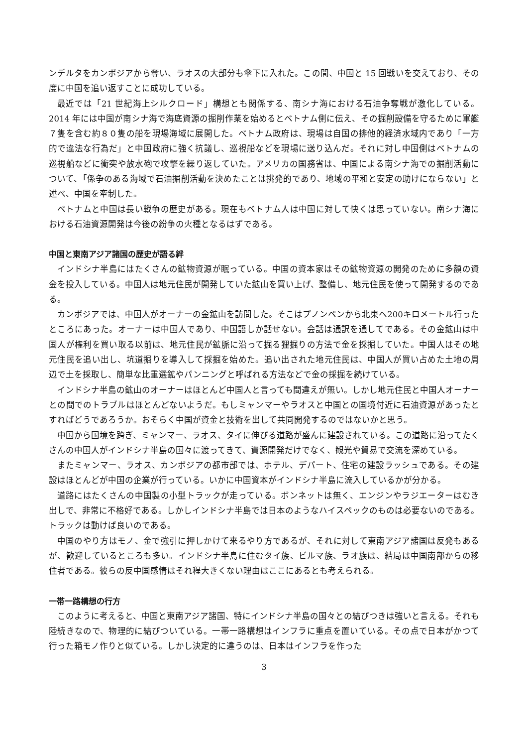ンデルタをカンボジアから奪い、ラオスの大部分も傘下に入れた。この間、中国と 15 回戦いを交えており、その度に中国を追い返すことに成功している。
最近では「21 世紀海上シルクロード」構想とも関係する、南シナ海における石油争奪戦が激化している。2014 年には中国が南シナ海で海底資源の掘削作業を始めるとベトナム側に伝え、その掘削設備を守るために軍艦７隻を含む約８０隻の船を現場海域に展開した。ベトナム政府は、現場は自国の排他的経済水域内であり「一方的で違法な行為だ」と中国政府に強く抗議し、巡視船などを現場に送り込んだ。それに対し中国側はベトナムの巡視船などに衝突や放水砲で攻撃を繰り返していた。アメリカの国務省は、中国による南シナ海での掘削活動について、「係争のある海域で石油掘削活動を決めたことは挑発的であり、地域の平和と安定の助けにならない」と述べ、中国を牽制した。
ベトナムと中国は長い戦争の歴史がある。現在もベトナム人は中国に対して快くは思っていない。南シナ海における石油資源開発は今後の紛争の火種となるはずである。
中国と東南アジア諸国の歴史が語る絆
インドシナ半島にはたくさんの鉱物資源が眠っている。中国の資本家はその鉱物資源の開発のために多額の資金を投入している。中国人は地元住民が開発していた鉱山を買い上げ、整備し、地元住民を使って開発するのである。
カンボジアでは、中国人がオーナーの金鉱山を訪問した。そこはプノンペンから北東へ200キロメートル行ったところにあった。オーナーは中国人であり、中国語しか話せない。会話は通訳を通してである。その金鉱山は中国人が権利を買い取る以前は、地元住民が鉱脈に沿って掘る狸掘りの方法で金を採掘していた。中国人はその地元住民を追い出し、坑道掘りを導入して採掘を始めた。追い出された地元住民は、中国人が買い占めた土地の周辺で土を採取し、簡単な比重選鉱やパンニングと呼ばれる方法などで金の採掘を続けている。
インドシナ半島の鉱山のオーナーはほとんど中国人と言っても間違えが無い。しかし地元住民と中国人オーナーとの間でのトラブルはほとんどないようだ。もしミャンマーやラオスと中国との国境付近に石油資源があったとすればどうであろうか。おそらく中国が資金と技術を出して共同開発するのではないかと思う。
中国から国境を跨ぎ、ミャンマー、ラオス、タイに伸びる道路が盛んに建設されている。この道路に沿ってたくさんの中国人がインドシナ半島の国々に渡ってきて、資源開発だけでなく、観光や貿易で交流を深めている。
またミャンマー、ラオス、カンボジアの都市部では、ホテル、デパート、住宅の建設ラッシュである。その建設はほとんどが中国の企業が行っている。いかに中国資本がインドシナ半島に流入しているかが分かる。
道路にはたくさんの中国製の小型トラックが走っている。ボンネットは無く、エンジンやラジエーターはむき出しで、非常に不格好である。しかしインドシナ半島では日本のようなハイスペックのものは必要ないのである。トラックは動けば良いのである。
中国のやり方はモノ、金で強引に押しかけて来るやり方であるが、それに対して東南アジア諸国は反発もあるが、歓迎しているところも多い。インドシナ半島に住むタイ族、ビルマ族、ラオ族は、結局は中国南部からの移住者である。彼らの反中国感情はそれ程大きくない理由はここにあるとも考えられる。
一帯一路構想の行方
このように考えると、中国と東南アジア諸国、特にインドシナ半島の国々との結びつきは強いと言える。それも陸続きなので、物理的に結びついている。一帯一路構想はインフラに重点を置いている。その点で日本がかつて行った箱モノ作りと似ている。しかし決定的に違うのは、日本はインフラを作った
3